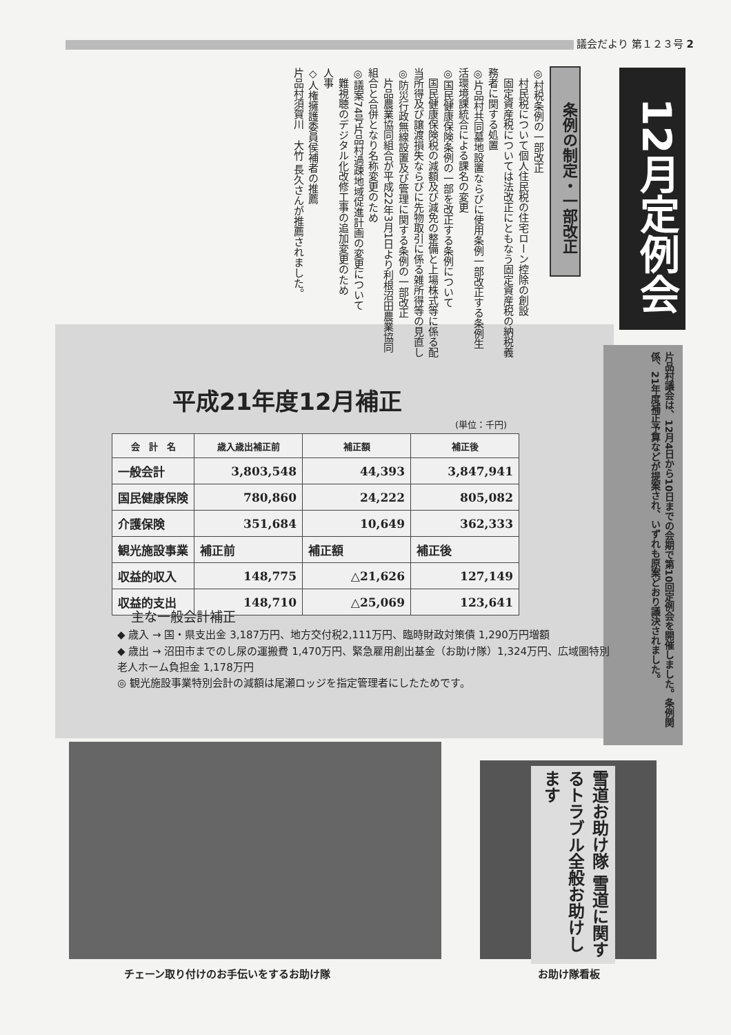議会だより 第１２３号 2
12月定例会
条例の制定・一部改正
◎村税条例の一部改正
　村民税について個人住民税の住宅ローン控除の創設
　固定資産税については法改正にともなう固定資産税の納税義務者に関する処置
◎片品村共同墓地設置ならびに使用条例一部改正する条例生活環境課統合による課名の変更
◎国民健康保険条例の一部を改正する条例について
　国民健康保険税の減額及び減免の整備と上場株式等に係る配当所得及び譲渡損失ならびに先物取引に係る雑所得等の見直し
◎防災行政無線設置及び管理に関する条例の一部改正
　片品農業協同組合が平成22年3月1日より利根沼田農業協同組合と合併となり名称変更のため
◎議案74号片品村過疎地域促進計画の変更について
　難視聴のデジタル化改修工事の追加変更のため
人事
◇人権擁護委員侯補者の推薦
片品村須賀川　大竹 長久さんが推薦されました。
片品村議会は、12月4日から10日までの会期で第10回定例会を開催しました。条例関係、21年度補正予算などが提案され、いずれも原案どおり議決されました。
平成21年度12月補正
(単位：千円)
| 会 計 名 | 歳入歳出補正前 | 補正額 | 補正後 |
| --- | --- | --- | --- |
| 一般会計 | 3,803,548 | 44,393 | 3,847,941 |
| 国民健康保険 | 780,860 | 24,222 | 805,082 |
| 介護保険 | 351,684 | 10,649 | 362,333 |
| 観光施設事業 | 補正前 | 補正額 | 補正後 |
| 収益的収入 | 148,775 | △21,626 | 127,149 |
| 収益的支出 | 148,710 | △25,069 | 123,641 |
主な一般会計補正
◆ 歳入 → 国・県支出金 3,187万円、地方交付税2,111万円、臨時財政対策債 1,290万円増額
◆ 歳出 → 沼田市までのし尿の運搬費 1,470万円、緊急雇用創出基金（お助け隊）1,324万円、広域圏特別老人ホーム負担金 1,178万円
◎ 観光施設事業特別会計の減額は尾瀬ロッジを指定管理者にしたためです。
雪道お助け隊 雪道に関するトラブル全般お助けします
チェーン取り付けのお手伝いをするお助け隊
お助け隊看板